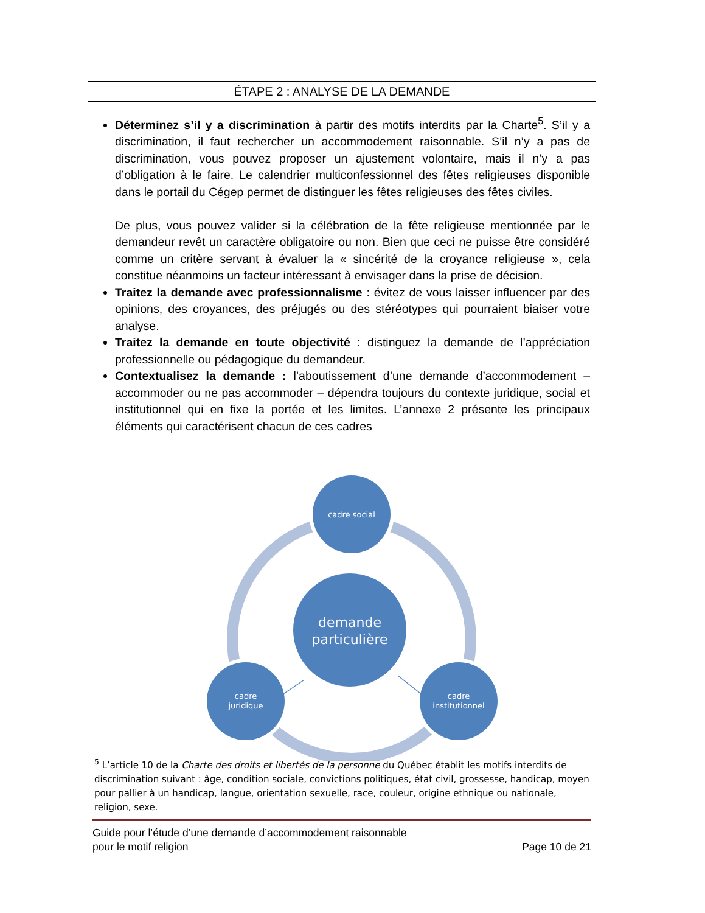ÉTAPE 2 : ANALYSE DE LA DEMANDE
Déterminez s’il y a discrimination à partir des motifs interdits par la Charte<sup>5</sup>. S’il y a discrimination, il faut rechercher un accommodement raisonnable. S’il n’y a pas de discrimination, vous pouvez proposer un ajustement volontaire, mais il n’y a pas d’obligation à le faire. Le calendrier multiconfessionnel des fêtes religieuses disponible dans le portail du Cégep permet de distinguer les fêtes religieuses des fêtes civiles.
De plus, vous pouvez valider si la célébration de la fête religieuse mentionnée par le demandeur revêt un caractère obligatoire ou non. Bien que ceci ne puisse être considéré comme un critère servant à évaluer la « sincérité de la croyance religieuse », cela constitue néanmoins un facteur intéressant à envisager dans la prise de décision.
Traitez la demande avec professionnalisme : évitez de vous laisser influencer par des opinions, des croyances, des préjugés ou des stéréotypes qui pourraient biaiser votre analyse.
Traitez la demande en toute objectivité : distinguez la demande de l’appréciation professionnelle ou pédagogique du demandeur.
Contextualisez la demande : l’aboutissement d’une demande d’accommodement – accommoder ou ne pas accommoder – dépendra toujours du contexte juridique, social et institutionnel qui en fixe la portée et les limites. L’annexe 2 présente les principaux éléments qui caractérisent chacun de ces cadres
cadre social
demande
particulière
cadre
juridique
cadre
institutionnel
<sup>5</sup> L’article 10 de la Charte des droits et libertés de la personne du Québec établit les motifs interdits de discrimination suivant : âge, condition sociale, convictions politiques, état civil, grossesse, handicap, moyen pour pallier à un handicap, langue, orientation sexuelle, race, couleur, origine ethnique ou nationale, religion, sexe.
Guide pour l’étude d’une demande d’accommodement raisonnable
pour le motif religion Page 10 de 21